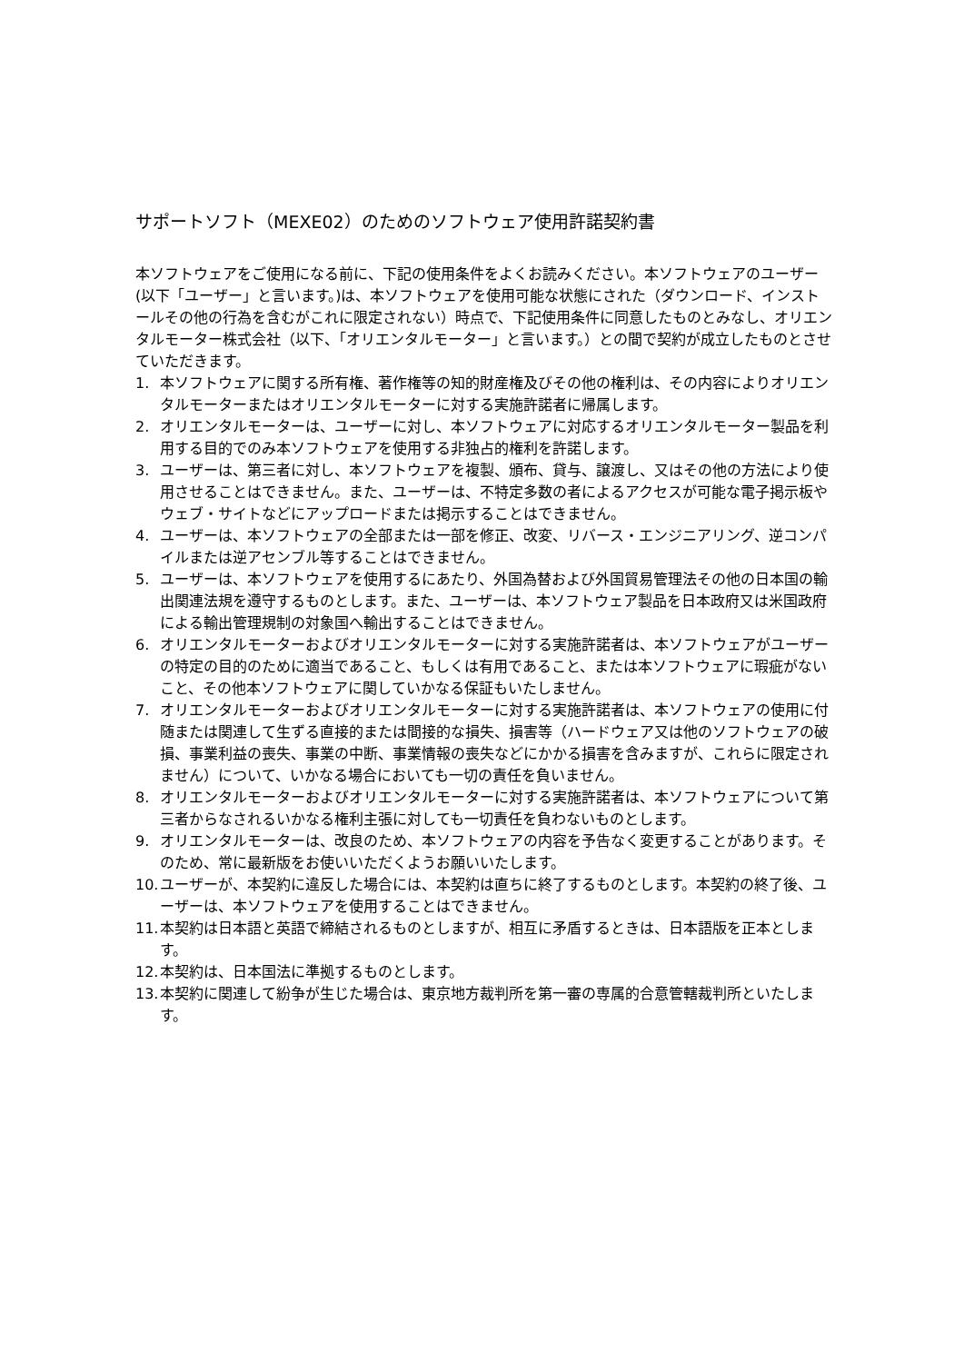サポートソフト（MEXE02）のためのソフトウェア使用許諾契約書
本ソフトウェアをご使用になる前に、下記の使用条件をよくお読みください。本ソフトウェアのユーザー(以下「ユーザー」と言います。)は、本ソフトウェアを使用可能な状態にされた（ダウンロード、インストールその他の行為を含むがこれに限定されない）時点で、下記使用条件に同意したものとみなし、オリエンタルモーター株式会社（以下、「オリエンタルモーター」と言います。）との間で契約が成立したものとさせていただきます。
1. 本ソフトウェアに関する所有権、著作権等の知的財産権及びその他の権利は、その内容によりオリエンタルモーターまたはオリエンタルモーターに対する実施許諾者に帰属します。
2. オリエンタルモーターは、ユーザーに対し、本ソフトウェアに対応するオリエンタルモーター製品を利用する目的でのみ本ソフトウェアを使用する非独占的権利を許諾します。
3. ユーザーは、第三者に対し、本ソフトウェアを複製、頒布、貸与、譲渡し、又はその他の方法により使用させることはできません。また、ユーザーは、不特定多数の者によるアクセスが可能な電子掲示板やウェブ・サイトなどにアップロードまたは掲示することはできません。
4. ユーザーは、本ソフトウェアの全部または一部を修正、改変、リバース・エンジニアリング、逆コンパイルまたは逆アセンブル等することはできません。
5. ユーザーは、本ソフトウェアを使用するにあたり、外国為替および外国貿易管理法その他の日本国の輸出関連法規を遵守するものとします。また、ユーザーは、本ソフトウェア製品を日本政府又は米国政府による輸出管理規制の対象国へ輸出することはできません。
6. オリエンタルモーターおよびオリエンタルモーターに対する実施許諾者は、本ソフトウェアがユーザーの特定の目的のために適当であること、もしくは有用であること、または本ソフトウェアに瑕疵がないこと、その他本ソフトウェアに関していかなる保証もいたしません。
7. オリエンタルモーターおよびオリエンタルモーターに対する実施許諾者は、本ソフトウェアの使用に付随または関連して生ずる直接的または間接的な損失、損害等（ハードウェア又は他のソフトウェアの破損、事業利益の喪失、事業の中断、事業情報の喪失などにかかる損害を含みますが、これらに限定されません）について、いかなる場合においても一切の責任を負いません。
8. オリエンタルモーターおよびオリエンタルモーターに対する実施許諾者は、本ソフトウェアについて第三者からなされるいかなる権利主張に対しても一切責任を負わないものとします。
9. オリエンタルモーターは、改良のため、本ソフトウェアの内容を予告なく変更することがあります。そのため、常に最新版をお使いいただくようお願いいたします。
10. ユーザーが、本契約に違反した場合には、本契約は直ちに終了するものとします。本契約の終了後、ユーザーは、本ソフトウェアを使用することはできません。
11. 本契約は日本語と英語で締結されるものとしますが、相互に矛盾するときは、日本語版を正本とします。
12. 本契約は、日本国法に準拠するものとします。
13. 本契約に関連して紛争が生じた場合は、東京地方裁判所を第一審の専属的合意管轄裁判所といたします。